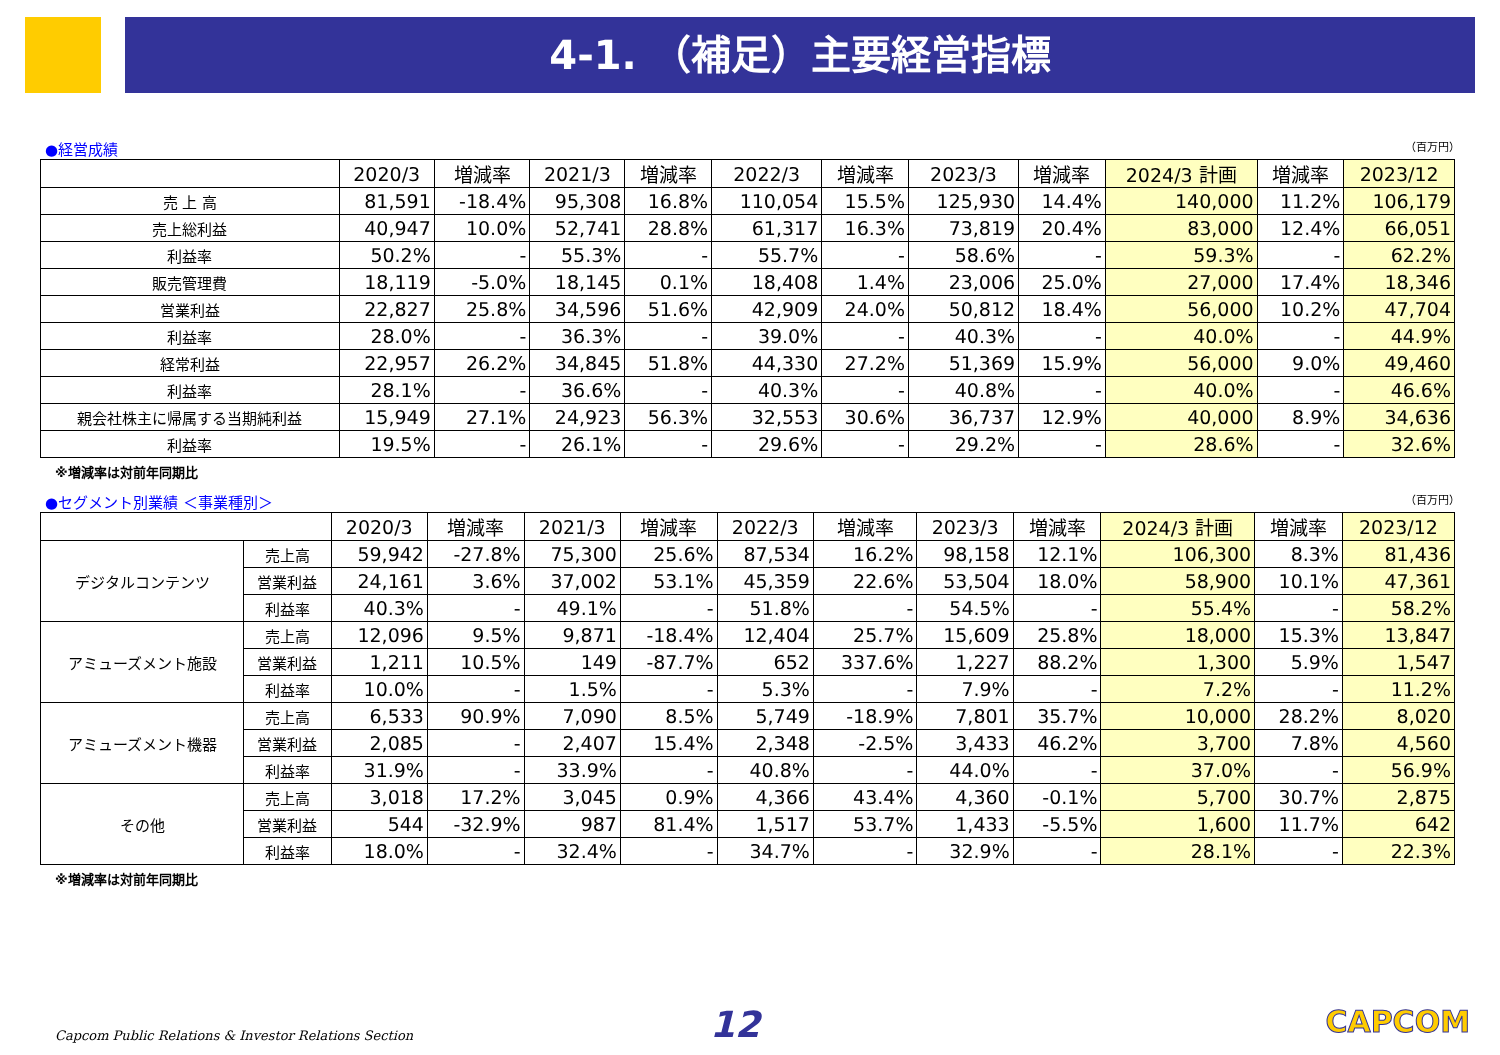4-1. （補足）主要経営指標
●経営成績 （百万円）
| | 2020/3 | 増減率 | 2021/3 | 増減率 | 2022/3 | 増減率 | 2023/3 | 増減率 | 2024/3 計画 | 増減率 | 2023/12 |
| --- | --- | --- | --- | --- | --- | --- | --- | --- | --- | --- | --- |
| 売 上 高 | 81,591 | -18.4% | 95,308 | 16.8% | 110,054 | 15.5% | 125,930 | 14.4% | 140,000 | 11.2% | 106,179 |
| 売上総利益 | 40,947 | 10.0% | 52,741 | 28.8% | 61,317 | 16.3% | 73,819 | 20.4% | 83,000 | 12.4% | 66,051 |
| 利益率 | 50.2% | - | 55.3% | - | 55.7% | - | 58.6% | - | 59.3% | - | 62.2% |
| 販売管理費 | 18,119 | -5.0% | 18,145 | 0.1% | 18,408 | 1.4% | 23,006 | 25.0% | 27,000 | 17.4% | 18,346 |
| 営業利益 | 22,827 | 25.8% | 34,596 | 51.6% | 42,909 | 24.0% | 50,812 | 18.4% | 56,000 | 10.2% | 47,704 |
| 利益率 | 28.0% | - | 36.3% | - | 39.0% | - | 40.3% | - | 40.0% | - | 44.9% |
| 経常利益 | 22,957 | 26.2% | 34,845 | 51.8% | 44,330 | 27.2% | 51,369 | 15.9% | 56,000 | 9.0% | 49,460 |
| 利益率 | 28.1% | - | 36.6% | - | 40.3% | - | 40.8% | - | 40.0% | - | 46.6% |
| 親会社株主に帰属する当期純利益 | 15,949 | 27.1% | 24,923 | 56.3% | 32,553 | 30.6% | 36,737 | 12.9% | 40,000 | 8.9% | 34,636 |
| 利益率 | 19.5% | - | 26.1% | - | 29.6% | - | 29.2% | - | 28.6% | - | 32.6% |
※増減率は対前年同期比
●セグメント別業績 ＜事業種別＞ （百万円）
| | | 2020/3 | 増減率 | 2021/3 | 増減率 | 2022/3 | 増減率 | 2023/3 | 増減率 | 2024/3 計画 | 増減率 | 2023/12 |
| --- | --- | --- | --- | --- | --- | --- | --- | --- | --- | --- | --- | --- |
| デジタルコンテンツ | 売上高 | 59,942 | -27.8% | 75,300 | 25.6% | 87,534 | 16.2% | 98,158 | 12.1% | 106,300 | 8.3% | 81,436 |
| | 営業利益 | 24,161 | 3.6% | 37,002 | 53.1% | 45,359 | 22.6% | 53,504 | 18.0% | 58,900 | 10.1% | 47,361 |
| | 利益率 | 40.3% | - | 49.1% | - | 51.8% | - | 54.5% | - | 55.4% | - | 58.2% |
| アミューズメント施設 | 売上高 | 12,096 | 9.5% | 9,871 | -18.4% | 12,404 | 25.7% | 15,609 | 25.8% | 18,000 | 15.3% | 13,847 |
| | 営業利益 | 1,211 | 10.5% | 149 | -87.7% | 652 | 337.6% | 1,227 | 88.2% | 1,300 | 5.9% | 1,547 |
| | 利益率 | 10.0% | - | 1.5% | - | 5.3% | - | 7.9% | - | 7.2% | - | 11.2% |
| アミューズメント機器 | 売上高 | 6,533 | 90.9% | 7,090 | 8.5% | 5,749 | -18.9% | 7,801 | 35.7% | 10,000 | 28.2% | 8,020 |
| | 営業利益 | 2,085 | - | 2,407 | 15.4% | 2,348 | -2.5% | 3,433 | 46.2% | 3,700 | 7.8% | 4,560 |
| | 利益率 | 31.9% | - | 33.9% | - | 40.8% | - | 44.0% | - | 37.0% | - | 56.9% |
| その他 | 売上高 | 3,018 | 17.2% | 3,045 | 0.9% | 4,366 | 43.4% | 4,360 | -0.1% | 5,700 | 30.7% | 2,875 |
| | 営業利益 | 544 | -32.9% | 987 | 81.4% | 1,517 | 53.7% | 1,433 | -5.5% | 1,600 | 11.7% | 642 |
| | 利益率 | 18.0% | - | 32.4% | - | 34.7% | - | 32.9% | - | 28.1% | - | 22.3% |
※増減率は対前年同期比
Capcom Public Relations & Investor Relations Section
12 CAPCOM